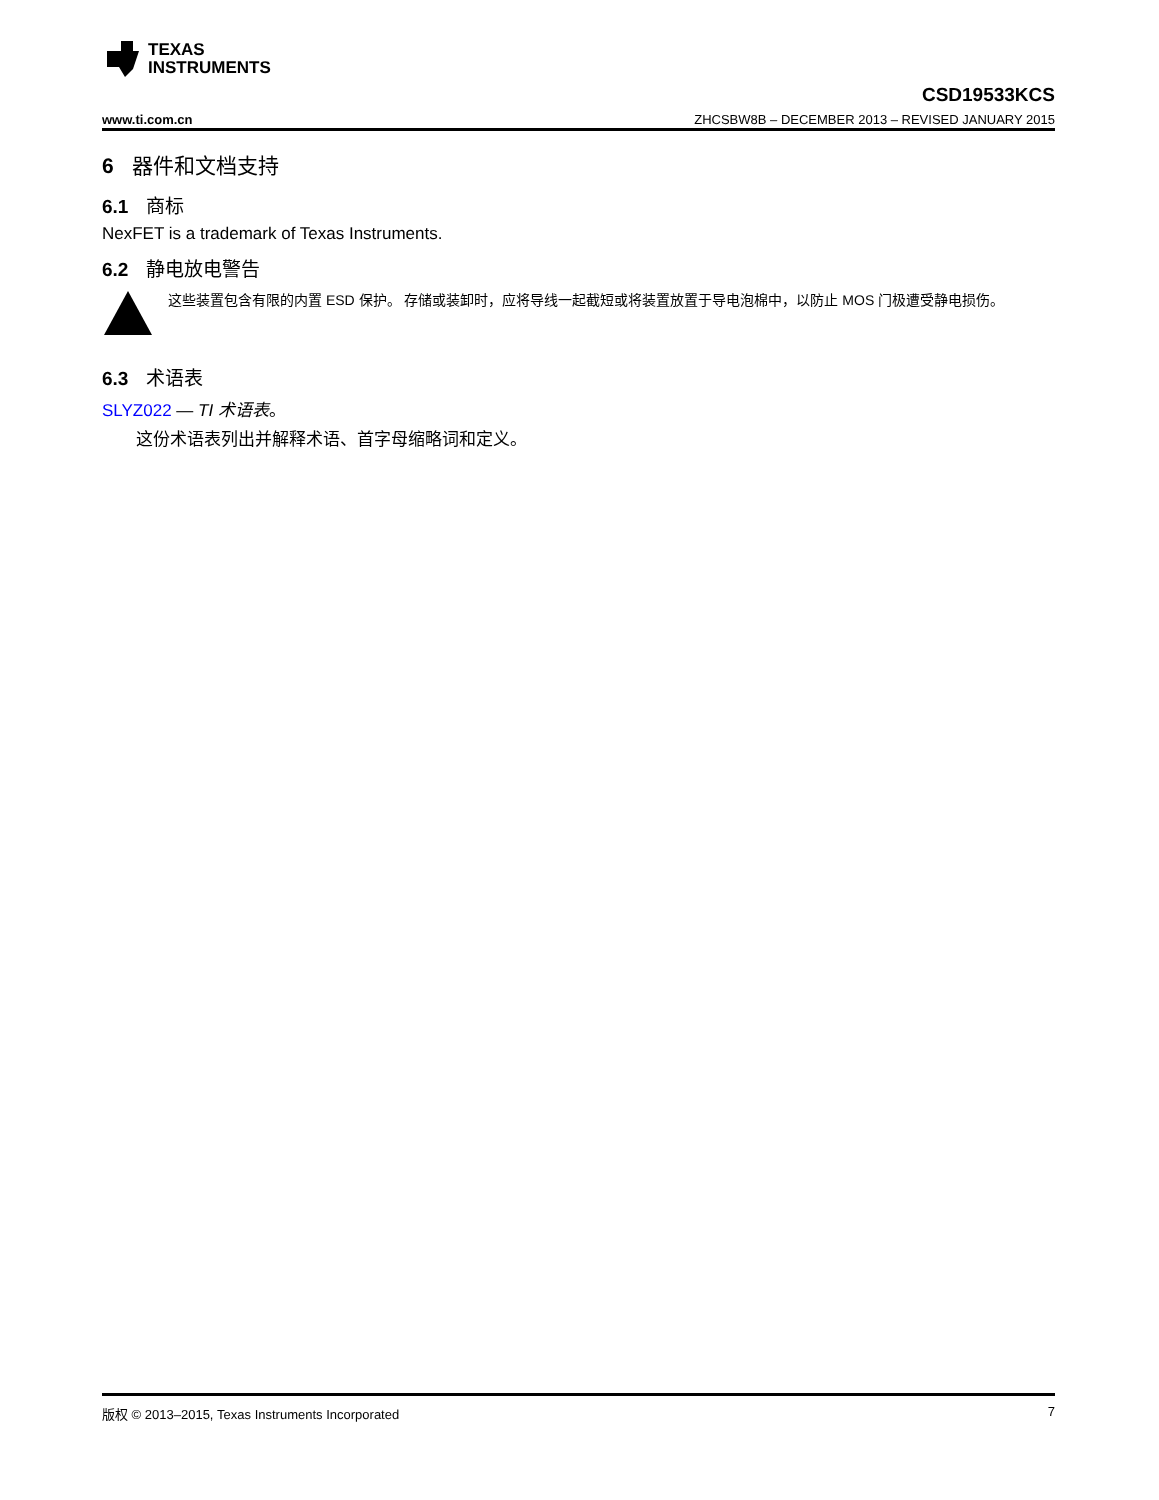TEXAS
INSTRUMENTS
www.ti.com.cn CSD19533KCS
ZHCSBW8B – DECEMBER 2013 – REVISED JANUARY 2015
6 器件和文档支持
6.1 商标
NexFET is a trademark of Texas Instruments.
6.2 静电放电警告
这些装置包含有限的内置 ESD 保护。 存储或装卸时，应将导线一起截短或将装置放置于导电泡棉中，以防止 MOS 门极遭受静电损伤。
6.3 术语表
SLYZ022 — TI 术语表。
这份术语表列出并解释术语、首字母缩略词和定义。
版权 © 2013–2015, Texas Instruments Incorporated 7